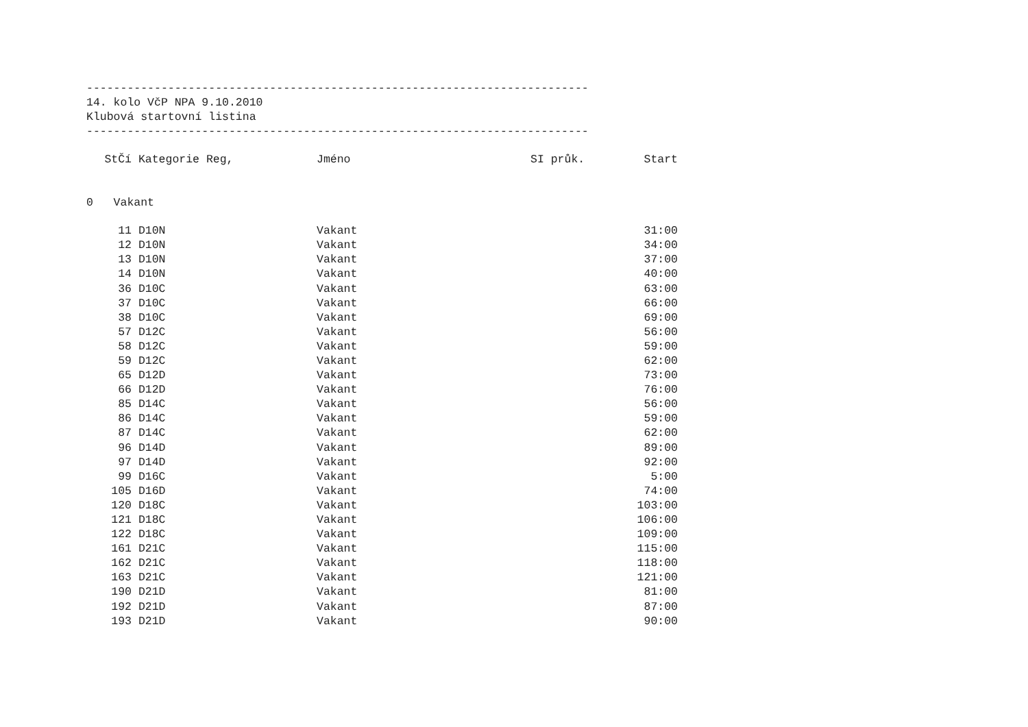--------------------------------------------------------------------------
14. kolo VčP NPA 9.10.2010
Klubová startovní listina
--------------------------------------------------------------------------
| StČí | Kategorie Reg, | Jméno | SI průk. | Start |
| --- | --- | --- | --- | --- |
0 Vakant
| 11 | D10N | Vakant | | 31:00 |
| 12 | D10N | Vakant | | 34:00 |
| 13 | D10N | Vakant | | 37:00 |
| 14 | D10N | Vakant | | 40:00 |
| 36 | D10C | Vakant | | 63:00 |
| 37 | D10C | Vakant | | 66:00 |
| 38 | D10C | Vakant | | 69:00 |
| 57 | D12C | Vakant | | 56:00 |
| 58 | D12C | Vakant | | 59:00 |
| 59 | D12C | Vakant | | 62:00 |
| 65 | D12D | Vakant | | 73:00 |
| 66 | D12D | Vakant | | 76:00 |
| 85 | D14C | Vakant | | 56:00 |
| 86 | D14C | Vakant | | 59:00 |
| 87 | D14C | Vakant | | 62:00 |
| 96 | D14D | Vakant | | 89:00 |
| 97 | D14D | Vakant | | 92:00 |
| 99 | D16C | Vakant | | 5:00 |
| 105 | D16D | Vakant | | 74:00 |
| 120 | D18C | Vakant | | 103:00 |
| 121 | D18C | Vakant | | 106:00 |
| 122 | D18C | Vakant | | 109:00 |
| 161 | D21C | Vakant | | 115:00 |
| 162 | D21C | Vakant | | 118:00 |
| 163 | D21C | Vakant | | 121:00 |
| 190 | D21D | Vakant | | 81:00 |
| 192 | D21D | Vakant | | 87:00 |
| 193 | D21D | Vakant | | 90:00 |